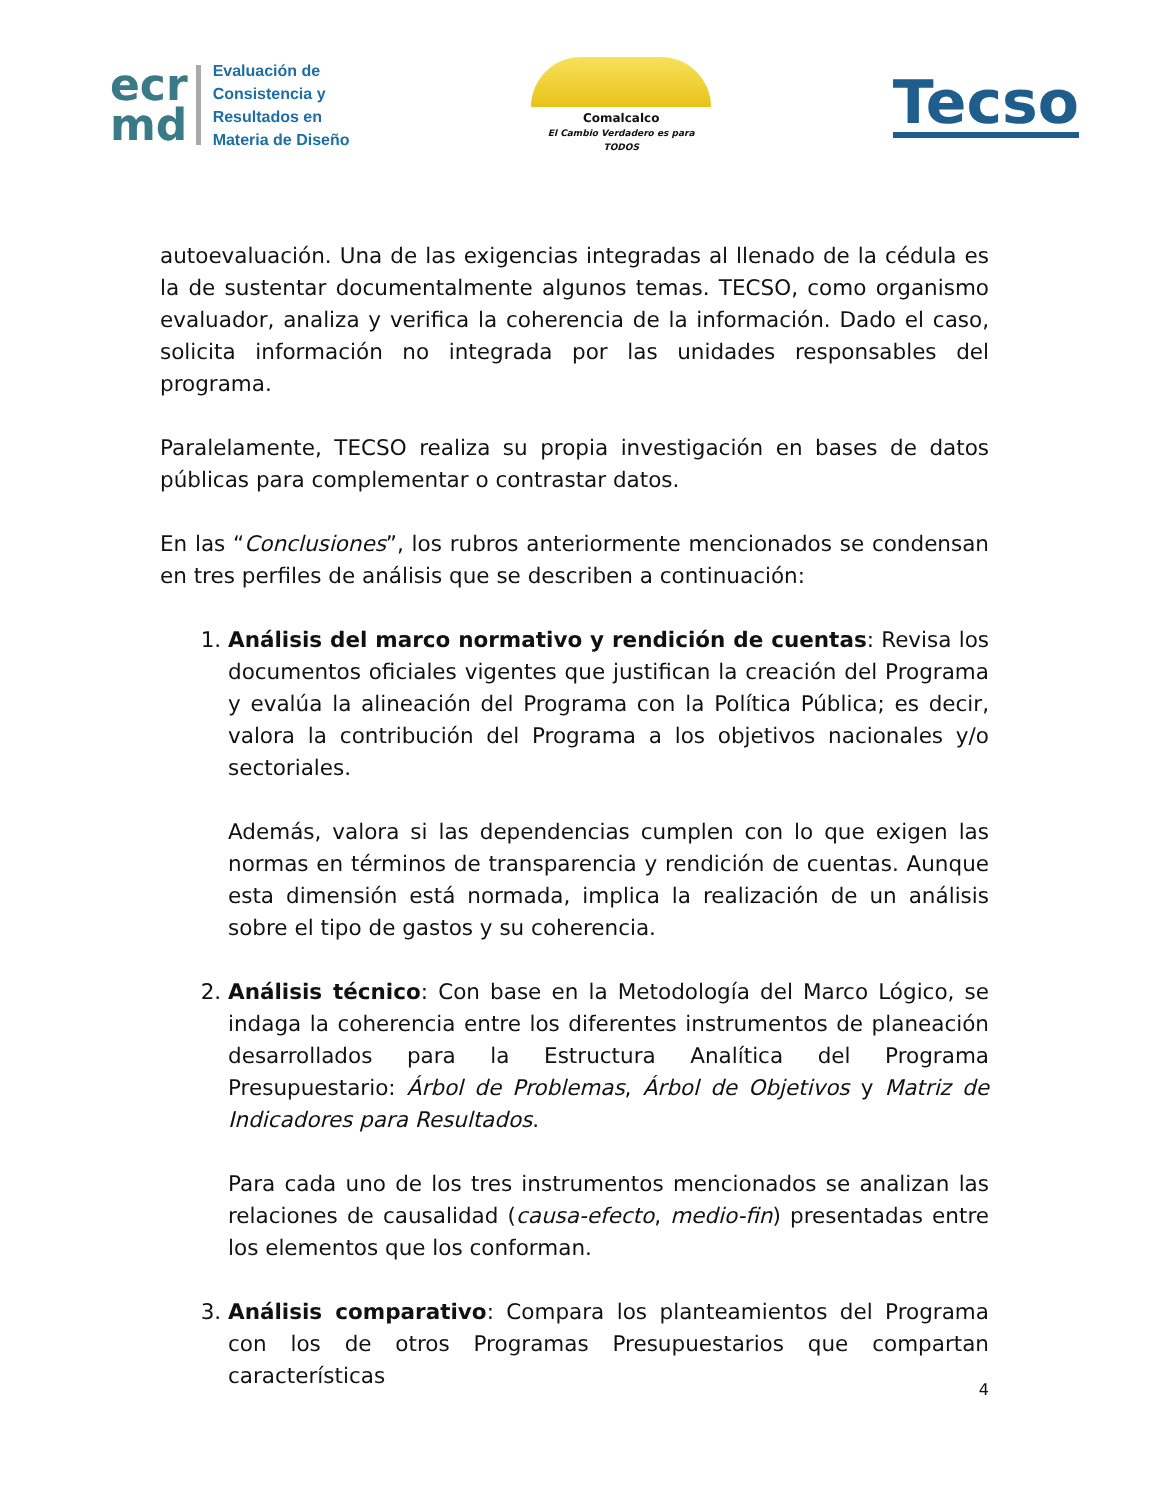ecr
md
Evaluación de
Consistencia y
Resultados en
Materia de Diseño
Comalcalco
El Cambio Verdadero es para TODOS
Tecso
autoevaluación. Una de las exigencias integradas al llenado de la cédula es la de sustentar documentalmente algunos temas. TECSO, como organismo evaluador, analiza y verifica la coherencia de la información. Dado el caso, solicita información no integrada por las unidades responsables del programa.
Paralelamente, TECSO realiza su propia investigación en bases de datos públicas para complementar o contrastar datos.
En las “Conclusiones”, los rubros anteriormente mencionados se condensan en tres perfiles de análisis que se describen a continuación:
1. Análisis del marco normativo y rendición de cuentas: Revisa los documentos oficiales vigentes que justifican la creación del Programa y evalúa la alineación del Programa con la Política Pública; es decir, valora la contribución del Programa a los objetivos nacionales y/o sectoriales.
Además, valora si las dependencias cumplen con lo que exigen las normas en términos de transparencia y rendición de cuentas. Aunque esta dimensión está normada, implica la realización de un análisis sobre el tipo de gastos y su coherencia.
2. Análisis técnico: Con base en la Metodología del Marco Lógico, se indaga la coherencia entre los diferentes instrumentos de planeación desarrollados para la Estructura Analítica del Programa Presupuestario: Árbol de Problemas, Árbol de Objetivos y Matriz de Indicadores para Resultados.
Para cada uno de los tres instrumentos mencionados se analizan las relaciones de causalidad (causa-efecto, medio-fin) presentadas entre los elementos que los conforman.
3. Análisis comparativo: Compara los planteamientos del Programa con los de otros Programas Presupuestarios que compartan características
4